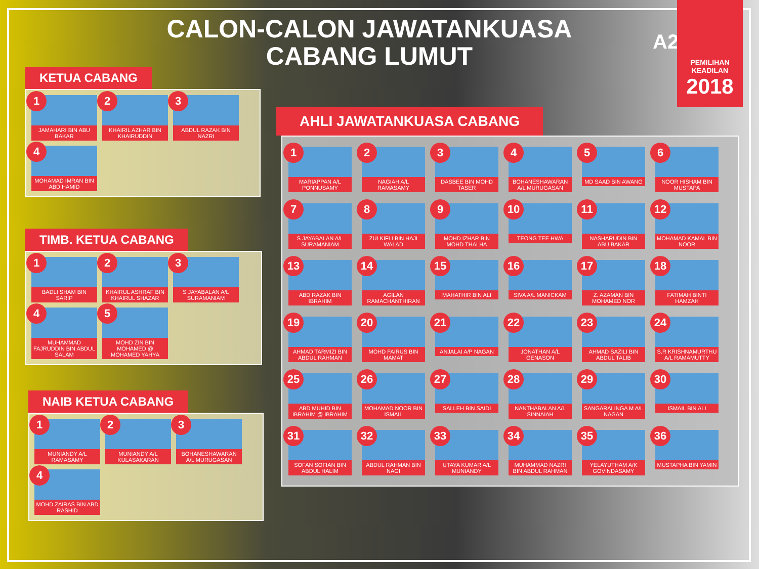CALON-CALON JAWATANKUASA
CABANG LUMUT
A21
PEMILIHAN
KEADILAN
2018
KETUA CABANG
1
JAMAHARI BIN ABU BAKAR
2
KHAIRIL AZHAR BIN KHAIRUDDIN
3
ABDUL RAZAK BIN NAZRI
4
MOHAMAD IMRAN BIN ABD HAMID
TIMB. KETUA CABANG
1
BADLI SHAM BIN SARIP
2
KHAIRUL ASHRAF BIN KHAIRUL SHAZAR
3
S JAYABALAN A/L SURAMANIAM
4
MUHAMMAD FAJRUDDIN BIN ABDUL SALAM
5
MOHD ZIN BIN MOHAMED @ MOHAMED YAHYA
NAIB KETUA CABANG
1
MUNIANDY A/L RAMASAMY
2
MUNIANDY A/L KULASAKARAN
3
BOHANESHAWARAN A/L MURUGASAN
4
MOHD ZAIRAS BIN ABD RASHID
AHLI JAWATANKUASA CABANG
1
MARIAPPAN A/L PONNUSAMY
2
NAGIAH A/L RAMASAMY
3
DASBEE BIN MOHD TASER
4
BOHANESHAWARAN A/L MURUGASAN
5
MD SAAD BIN AWANG
6
NOOR HISHAM BIN MUSTAPA
7
S JAYABALAN A/L SURAMANIAM
8
ZULKIFLI BIN HAJI WALAD
9
MOHD IZHAR BIN MOHD THALHA
10
TEONG TEE HWA
11
NASHARUDIN BIN ABU BAKAR
12
MOHAMAD KAMAL BIN NOOR
13
ABD RAZAK BIN IBRAHIM
14
AGILAN RAMACHANTHIRAN
15
MAHATHIR BIN ALI
16
SIVA A/L MANICKAM
17
Z. AZAMAN BIN MOHAMED NOR
18
FATIMAH BINTI HAMZAH
19
AHMAD TARMIZI BIN ABDUL RAHMAN
20
MOHD FAIRUS BIN MAMAT
21
ANJALAI A/P NAGAN
22
JONATHAN A/L GENASON
23
AHMAD SAZILI BIN ABDUL TALIB
24
S.R KRISHNAMURTHU A/L RAMAMUTTY
25
ABD MUHID BIN IBRAHIM @ IBRAHIM
26
MOHAMAD NOOR BIN ISMAIL
27
SALLEH BIN SAIDI
28
NANTHABALAN A/L SINNAIAH
29
SANGARALINGA M A/L NAGAN
30
ISMAIL BIN ALI
31
SOFAN SOFIAN BIN ABDUL HALIM
32
ABDUL RAHMAN BIN NAGI
33
UTAYA KUMAR A/L MUNIANDY
34
MUHAMMAD NAZRI BIN ABDUL RAHMAN
35
YELAYUTHAM A/K GOVINDASAMY
36
MUSTAPHA BIN YAMIN